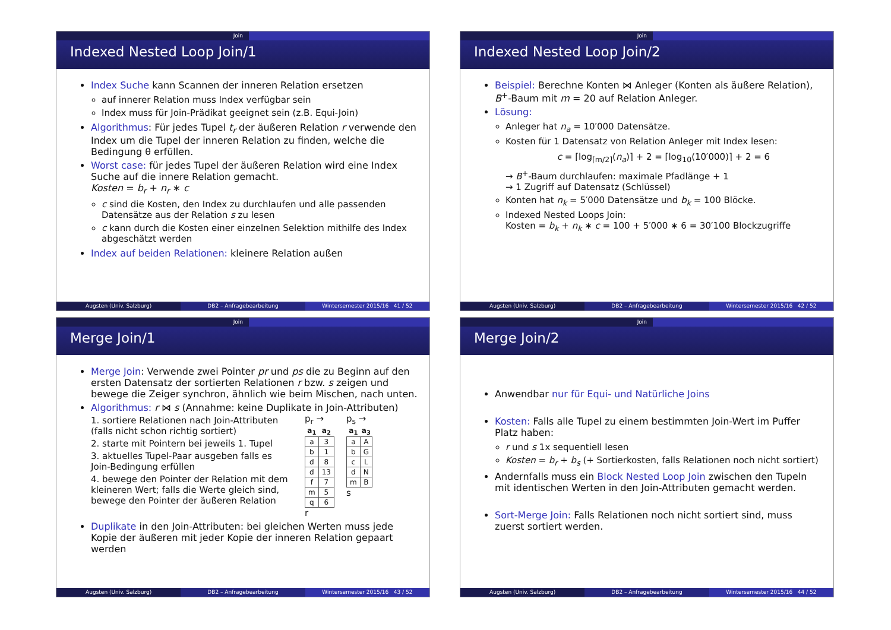Join
Indexed Nested Loop Join/1
Index Suche kann Scannen der inneren Relation ersetzen
auf innerer Relation muss Index verfügbar sein
Index muss für Join-Prädikat geeignet sein (z.B. Equi-Join)
Algorithmus: Für jedes Tupel t<sub>r</sub> der äußeren Relation r verwende den Index um die Tupel der inneren Relation zu finden, welche die Bedingung θ erfüllen.
Worst case: für jedes Tupel der äußeren Relation wird eine Index Suche auf die innere Relation gemacht.
Kosten = b<sub>r</sub> + n<sub>r</sub> ∗ c
c sind die Kosten, den Index zu durchlaufen und alle passenden Datensätze aus der Relation s zu lesen
c kann durch die Kosten einer einzelnen Selektion mithilfe des Index abgeschätzt werden
Index auf beiden Relationen: kleinere Relation außen
Augsten (Univ. Salzburg) DB2 – Anfragebearbeitung Wintersemester 2015/16 41 / 52
Join
Indexed Nested Loop Join/2
Beispiel: Berechne Konten ⋈ Anleger (Konten als äußere Relation), B<sup>+</sup>-Baum mit m = 20 auf Relation Anleger.
Lösung:
Anleger hat n<sub>a</sub> = 10′000 Datensätze.
Kosten für 1 Datensatz von Relation Anleger mit Index lesen:
c = ⌈log<sub>⌈m/2⌉</sub>(n<sub>a</sub>)⌉ + 2 = ⌈log<sub>10</sub>(10′000)⌉ + 2 = 6
→ B<sup>+</sup>-Baum durchlaufen: maximale Pfadlänge + 1
→ 1 Zugriff auf Datensatz (Schlüssel)
Konten hat n<sub>k</sub> = 5′000 Datensätze und b<sub>k</sub> = 100 Blöcke.
Indexed Nested Loops Join:
Kosten = b<sub>k</sub> + n<sub>k</sub> ∗ c = 100 + 5′000 ∗ 6 = 30′100 Blockzugriffe
Augsten (Univ. Salzburg) DB2 – Anfragebearbeitung Wintersemester 2015/16 42 / 52
Join
Merge Join/1
Merge Join: Verwende zwei Pointer pr und ps die zu Beginn auf den ersten Datensatz der sortierten Relationen r bzw. s zeigen und bewege die Zeiger synchron, ähnlich wie beim Mischen, nach unten.
Algorithmus: r ⋈ s (Annahme: keine Duplikate in Join-Attributen)
1. sortiere Relationen nach Join-Attributen (falls nicht schon richtig sortiert)
2. starte mit Pointern bei jeweils 1. Tupel
3. aktuelles Tupel-Paar ausgeben falls es Join-Bedingung erfüllen
4. bewege den Pointer der Relation mit dem kleineren Wert; falls die Werte gleich sind, bewege den Pointer der äußeren Relation
p<sub>r</sub> →
| a<sub>1</sub> | a<sub>2</sub> |
| --- | --- |
| a | 3 |
| b | 1 |
| d | 8 |
| d | 13 |
| f | 7 |
| m | 5 |
| q | 6 |
r
p<sub>s</sub> →
| a<sub>1</sub> | a<sub>3</sub> |
| --- | --- |
| a | A |
| b | G |
| c | L |
| d | N |
| m | B |
s
Duplikate in den Join-Attributen: bei gleichen Werten muss jede Kopie der äußeren mit jeder Kopie der inneren Relation gepaart werden
Augsten (Univ. Salzburg) DB2 – Anfragebearbeitung Wintersemester 2015/16 43 / 52
Join
Merge Join/2
Anwendbar nur für Equi- und Natürliche Joins
Kosten: Falls alle Tupel zu einem bestimmten Join-Wert im Puffer Platz haben:
r und s 1x sequentiell lesen
Kosten = b<sub>r</sub> + b<sub>s</sub> (+ Sortierkosten, falls Relationen noch nicht sortiert)
Andernfalls muss ein Block Nested Loop Join zwischen den Tupeln mit identischen Werten in den Join-Attributen gemacht werden.
Sort-Merge Join: Falls Relationen noch nicht sortiert sind, muss zuerst sortiert werden.
Augsten (Univ. Salzburg) DB2 – Anfragebearbeitung Wintersemester 2015/16 44 / 52